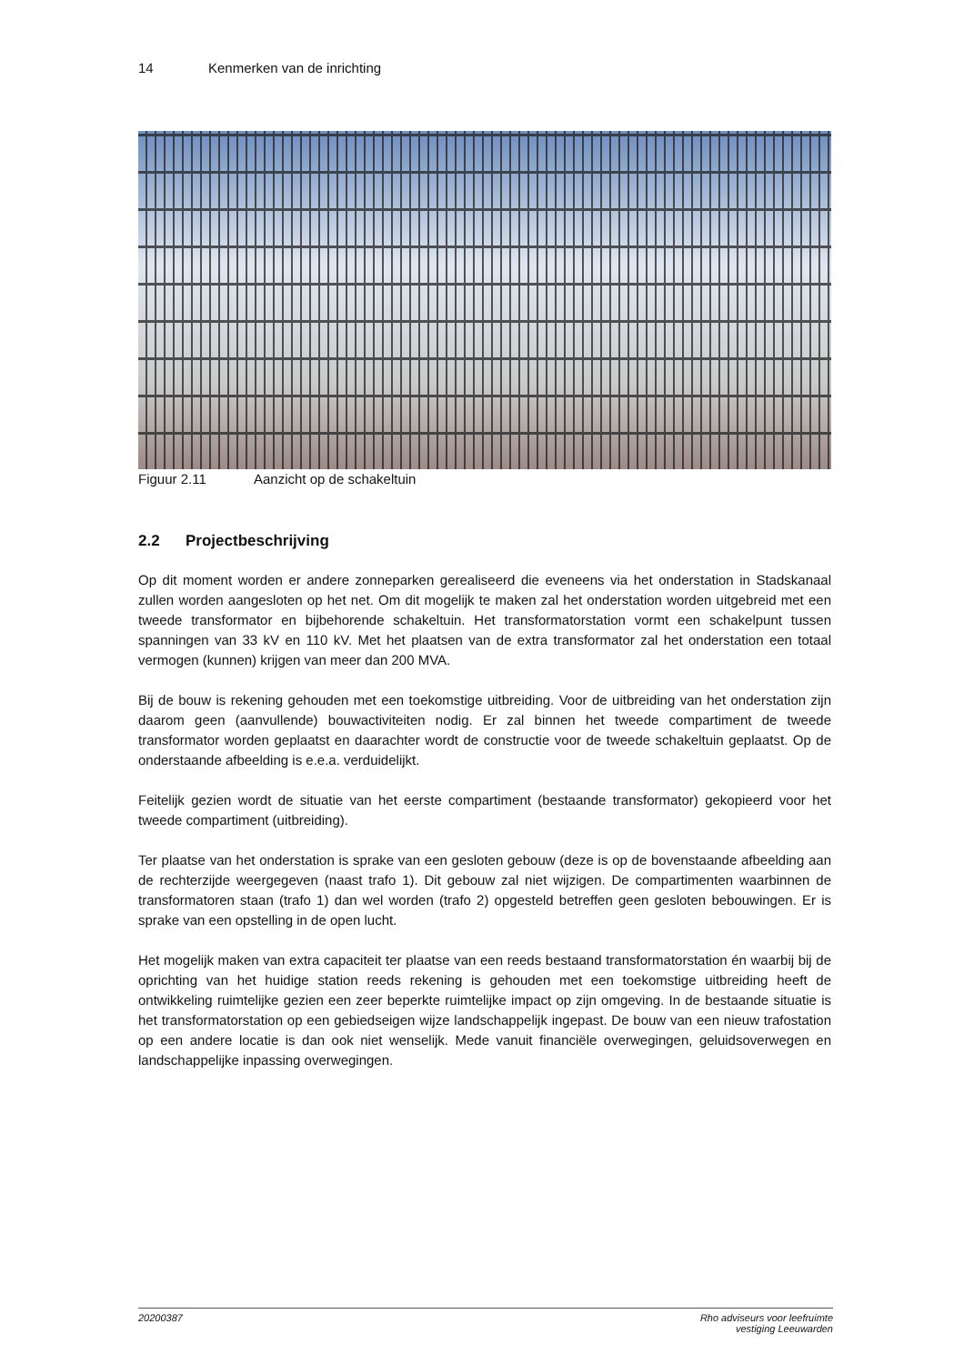14 Kenmerken van de inrichting
Figuur 2.11 Aanzicht op de schakeltuin
2.2 Projectbeschrijving
Op dit moment worden er andere zonneparken gerealiseerd die eveneens via het onderstation in Stadskanaal zullen worden aangesloten op het net. Om dit mogelijk te maken zal het onderstation worden uitgebreid met een tweede transformator en bijbehorende schakeltuin. Het transformatorstation vormt een schakelpunt tussen spanningen van 33 kV en 110 kV. Met het plaatsen van de extra transformator zal het onderstation een totaal vermogen (kunnen) krijgen van meer dan 200 MVA.
Bij de bouw is rekening gehouden met een toekomstige uitbreiding. Voor de uitbreiding van het onderstation zijn daarom geen (aanvullende) bouwactiviteiten nodig. Er zal binnen het tweede compartiment de tweede transformator worden geplaatst en daarachter wordt de constructie voor de tweede schakeltuin geplaatst. Op de onderstaande afbeelding is e.e.a. verduidelijkt.
Feitelijk gezien wordt de situatie van het eerste compartiment (bestaande transformator) gekopieerd voor het tweede compartiment (uitbreiding).
Ter plaatse van het onderstation is sprake van een gesloten gebouw (deze is op de bovenstaande afbeelding aan de rechterzijde weergegeven (naast trafo 1). Dit gebouw zal niet wijzigen. De compartimenten waarbinnen de transformatoren staan (trafo 1) dan wel worden (trafo 2) opgesteld betreffen geen gesloten bebouwingen. Er is sprake van een opstelling in de open lucht.
Het mogelijk maken van extra capaciteit ter plaatse van een reeds bestaand transformatorstation én waarbij bij de oprichting van het huidige station reeds rekening is gehouden met een toekomstige uitbreiding heeft de ontwikkeling ruimtelijke gezien een zeer beperkte ruimtelijke impact op zijn omgeving. In de bestaande situatie is het transformatorstation op een gebiedseigen wijze landschappelijk ingepast. De bouw van een nieuw trafostation op een andere locatie is dan ook niet wenselijk. Mede vanuit financiële overwegingen, geluidsoverwegen en landschappelijke inpassing overwegingen.
20200387 Rho adviseurs voor leefruimte
vestiging Leeuwarden